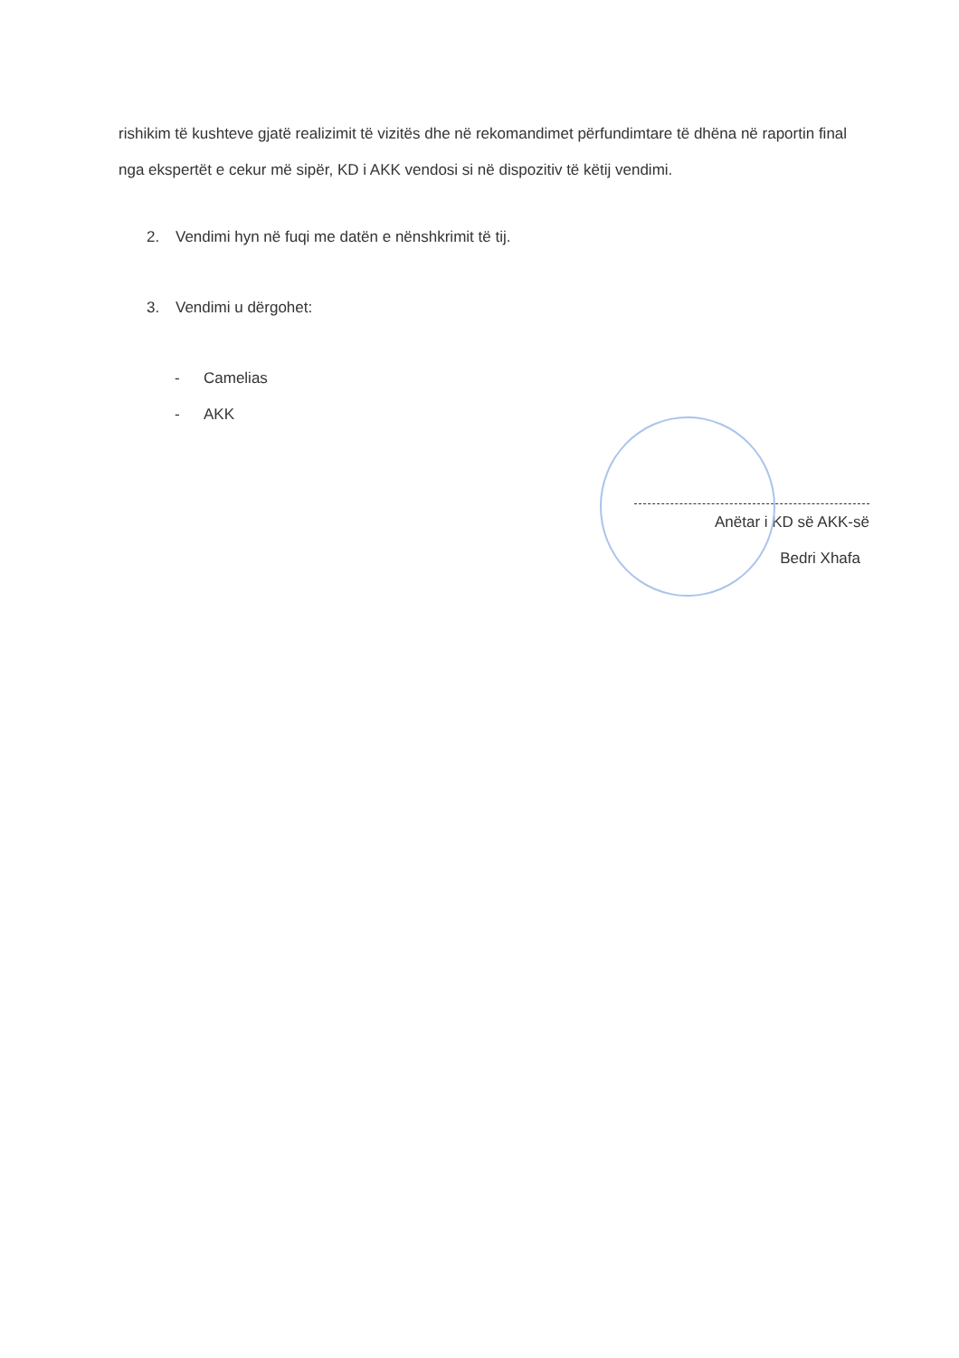rishikim të kushteve gjatë realizimit të vizitës dhe në rekomandimet përfundimtare të dhëna në raportin final nga ekspertët e cekur më sipër, KD i AKK vendosi si në dispozitiv të këtij vendimi.
2. Vendimi hyn në fuqi me datën e nënshkrimit të tij.
3. Vendimi u dërgohet:
- Camelias
- AKK
Anëtar i KD së AKK-së
Bedri Xhafa